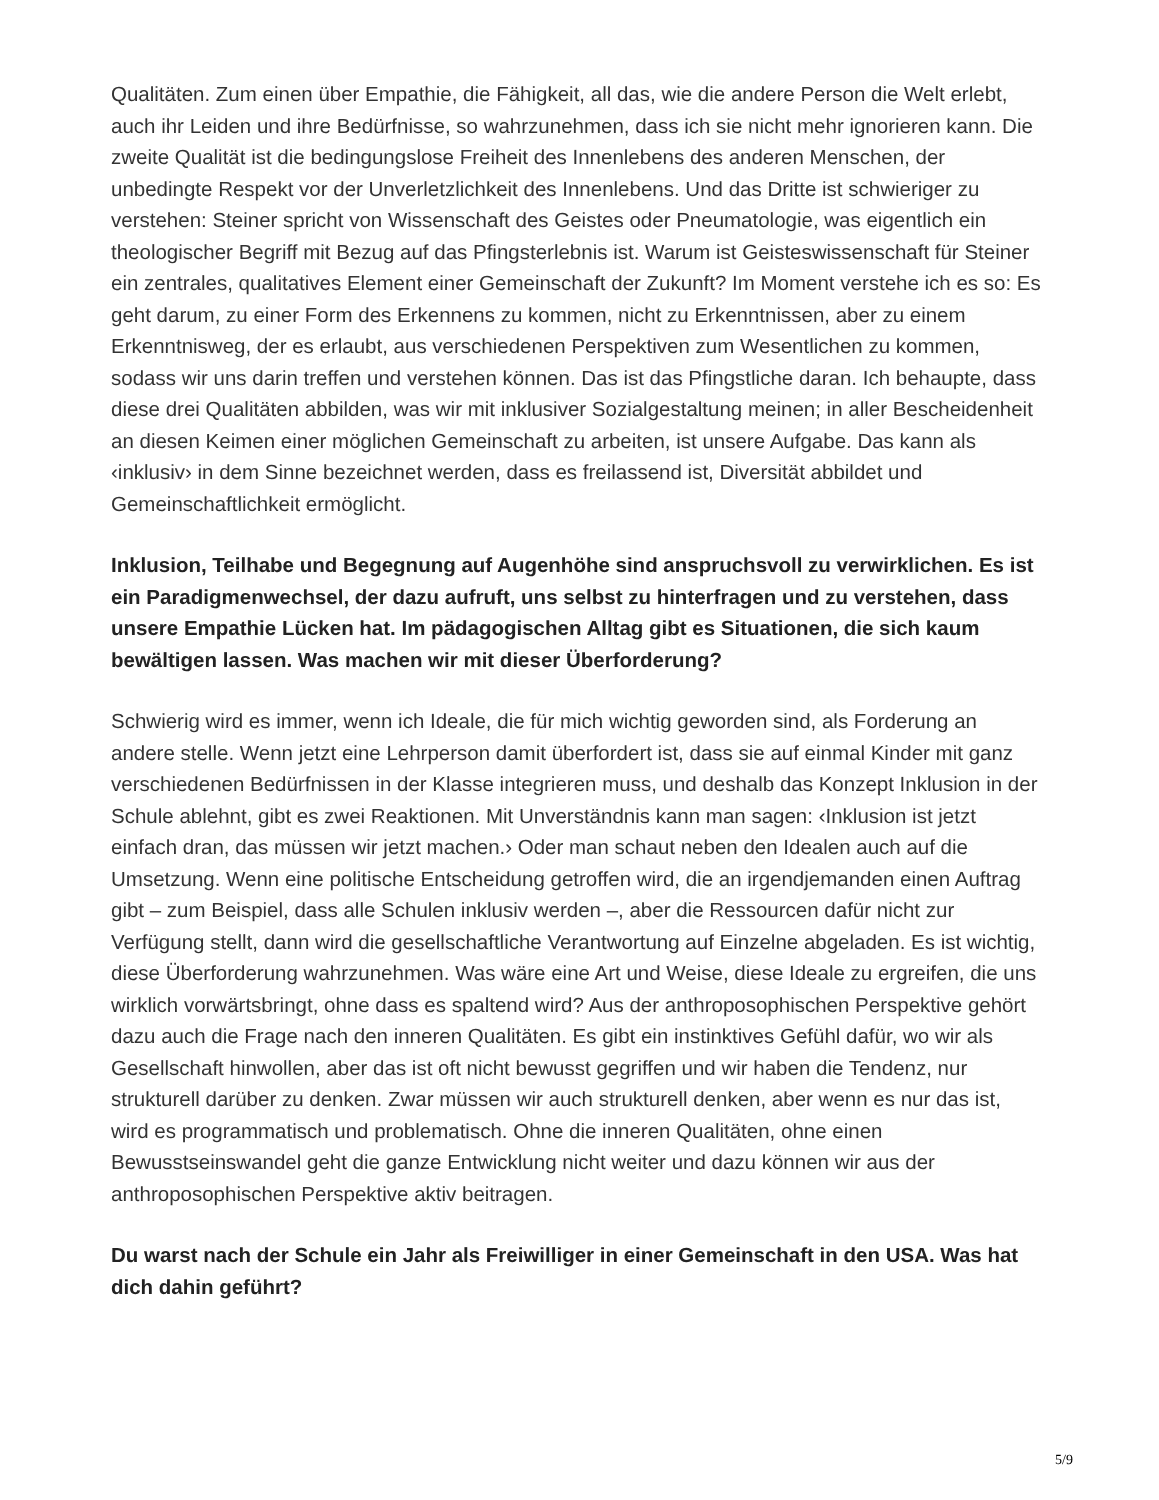Qualitäten. Zum einen über Empathie, die Fähigkeit, all das, wie die andere Person die Welt erlebt, auch ihr Leiden und ihre Bedürfnisse, so wahrzunehmen, dass ich sie nicht mehr ignorieren kann. Die zweite Qualität ist die bedingungslose Freiheit des Innenlebens des anderen Menschen, der unbedingte Respekt vor der Unverletzlichkeit des Innenlebens. Und das Dritte ist schwieriger zu verstehen: Steiner spricht von Wissenschaft des Geistes oder Pneumatologie, was eigentlich ein theologischer Begriff mit Bezug auf das Pfingsterlebnis ist. Warum ist Geisteswissenschaft für Steiner ein zentrales, qualitatives Element einer Gemeinschaft der Zukunft? Im Moment verstehe ich es so: Es geht darum, zu einer Form des Erkennens zu kommen, nicht zu Erkenntnissen, aber zu einem Erkenntnisweg, der es erlaubt, aus verschiedenen Perspektiven zum Wesentlichen zu kommen, sodass wir uns darin treffen und verstehen können. Das ist das Pfingstliche daran. Ich behaupte, dass diese drei Qualitäten abbilden, was wir mit inklusiver Sozialgestaltung meinen; in aller Bescheidenheit an diesen Keimen einer möglichen Gemeinschaft zu arbeiten, ist unsere Aufgabe. Das kann als ‹inklusiv› in dem Sinne bezeichnet werden, dass es freilassend ist, Diversität abbildet und Gemeinschaftlichkeit ermöglicht.
Inklusion, Teilhabe und Begegnung auf Augenhöhe sind anspruchsvoll zu verwirklichen. Es ist ein Paradigmenwechsel, der dazu aufruft, uns selbst zu hinterfragen und zu verstehen, dass unsere Empathie Lücken hat. Im pädagogischen Alltag gibt es Situationen, die sich kaum bewältigen lassen. Was machen wir mit dieser Überforderung?
Schwierig wird es immer, wenn ich Ideale, die für mich wichtig geworden sind, als Forderung an andere stelle. Wenn jetzt eine Lehrperson damit überfordert ist, dass sie auf einmal Kinder mit ganz verschiedenen Bedürfnissen in der Klasse integrieren muss, und deshalb das Konzept Inklusion in der Schule ablehnt, gibt es zwei Reaktionen. Mit Unverständnis kann man sagen: ‹Inklusion ist jetzt einfach dran, das müssen wir jetzt machen.› Oder man schaut neben den Idealen auch auf die Umsetzung. Wenn eine politische Entscheidung getroffen wird, die an irgendjemanden einen Auftrag gibt – zum Beispiel, dass alle Schulen inklusiv werden –, aber die Ressourcen dafür nicht zur Verfügung stellt, dann wird die gesellschaftliche Verantwortung auf Einzelne abgeladen. Es ist wichtig, diese Überforderung wahrzunehmen. Was wäre eine Art und Weise, diese Ideale zu ergreifen, die uns wirklich vorwärtsbringt, ohne dass es spaltend wird? Aus der anthroposophischen Perspektive gehört dazu auch die Frage nach den inneren Qualitäten. Es gibt ein instinktives Gefühl dafür, wo wir als Gesellschaft hinwollen, aber das ist oft nicht bewusst gegriffen und wir haben die Tendenz, nur strukturell darüber zu denken. Zwar müssen wir auch strukturell denken, aber wenn es nur das ist, wird es programmatisch und problematisch. Ohne die inneren Qualitäten, ohne einen Bewusstseinswandel geht die ganze Entwicklung nicht weiter und dazu können wir aus der anthroposophischen Perspektive aktiv beitragen.
Du warst nach der Schule ein Jahr als Freiwilliger in einer Gemeinschaft in den USA. Was hat dich dahin geführt?
5/9